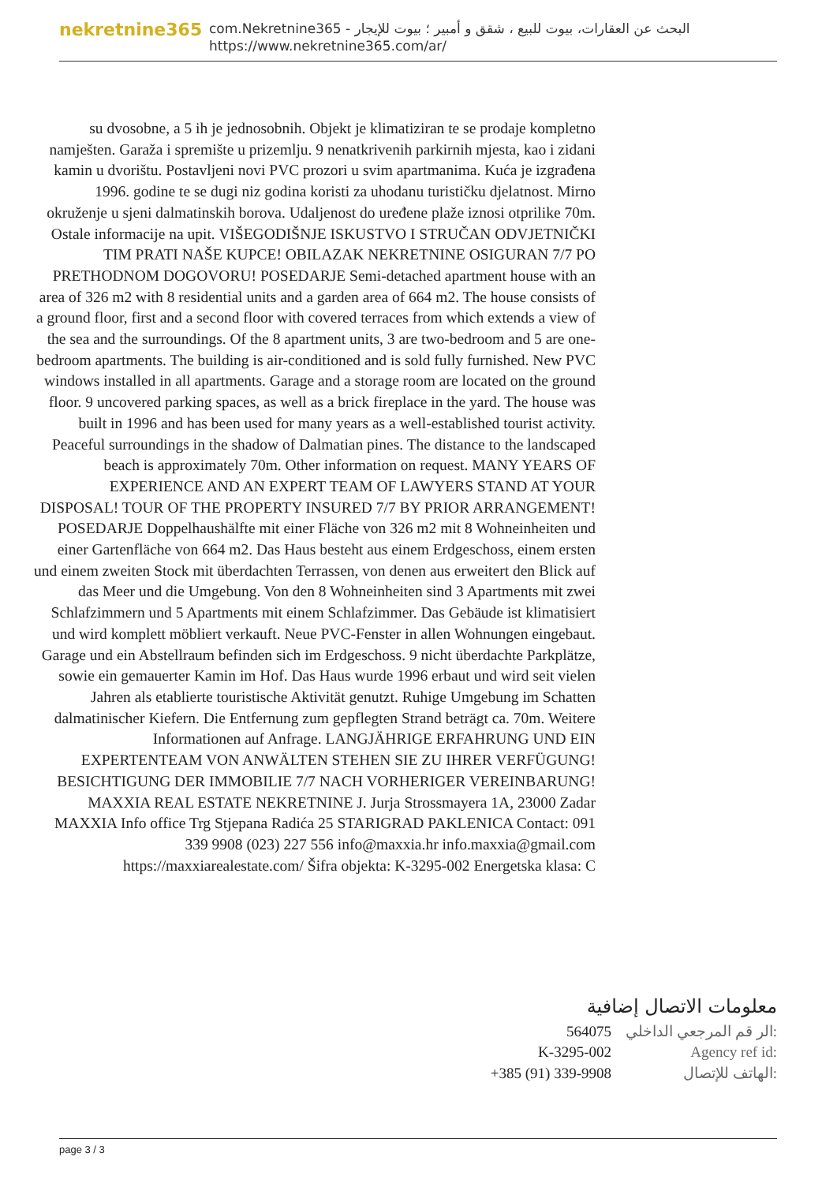nekretnine365
com.Nekretnine365 - البحث عن العقارات، بيوت للبيع ، شقق و أمبير ؛ بيوت للإيجار
https://www.nekretnine365.com/ar/
su dvosobne, a 5 ih je jednosobnih. Objekt je klimatiziran te se prodaje kompletno namješten. Garaža i spremište u prizemlju. 9 nenatkrivenih parkirnih mjesta, kao i zidani kamin u dvorištu. Postavljeni novi PVC prozori u svim apartmanima. Kuća je izgrađena 1996. godine te se dugi niz godina koristi za uhodanu turističku djelatnost. Mirno okruženje u sjeni dalmatinskih borova. Udaljenost do uređene plaže iznosi otprilike 70m. Ostale informacije na upit. VIŠEGODIŠNJE ISKUSTVO I STRUČAN ODVJETNIČKI TIM PRATI NAŠE KUPCE! OBILAZAK NEKRETNINE OSIGURAN 7/7 PO PRETHODNOM DOGOVORU! POSEDARJE Semi-detached apartment house with an area of 326 m2 with 8 residential units and a garden area of 664 m2. The house consists of a ground floor, first and a second floor with covered terraces from which extends a view of the sea and the surroundings. Of the 8 apartment units, 3 are two-bedroom and 5 are one-bedroom apartments. The building is air-conditioned and is sold fully furnished. New PVC windows installed in all apartments. Garage and a storage room are located on the ground floor. 9 uncovered parking spaces, as well as a brick fireplace in the yard. The house was built in 1996 and has been used for many years as a well-established tourist activity. Peaceful surroundings in the shadow of Dalmatian pines. The distance to the landscaped beach is approximately 70m. Other information on request. MANY YEARS OF EXPERIENCE AND AN EXPERT TEAM OF LAWYERS STAND AT YOUR DISPOSAL! TOUR OF THE PROPERTY INSURED 7/7 BY PRIOR ARRANGEMENT! POSEDARJE Doppelhaushälfte mit einer Fläche von 326 m2 mit 8 Wohneinheiten und einer Gartenfläche von 664 m2. Das Haus besteht aus einem Erdgeschoss, einem ersten und einem zweiten Stock mit überdachten Terrassen, von denen aus erweitert den Blick auf das Meer und die Umgebung. Von den 8 Wohneinheiten sind 3 Apartments mit zwei Schlafzimmern und 5 Apartments mit einem Schlafzimmer. Das Gebäude ist klimatisiert und wird komplett möbliert verkauft. Neue PVC-Fenster in allen Wohnungen eingebaut. Garage und ein Abstellraum befinden sich im Erdgeschoss. 9 nicht überdachte Parkplätze, sowie ein gemauerter Kamin im Hof. Das Haus wurde 1996 erbaut und wird seit vielen Jahren als etablierte touristische Aktivität genutzt. Ruhige Umgebung im Schatten dalmatinischer Kiefern. Die Entfernung zum gepflegten Strand beträgt ca. 70m. Weitere Informationen auf Anfrage. LANGJÄHRIGE ERFAHRUNG UND EIN EXPERTENTEAM VON ANWÄLTEN STEHEN SIE ZU IHRER VERFÜGUNG! BESICHTIGUNG DER IMMOBILIE 7/7 NACH VORHERIGER VEREINBARUNG! MAXXIA REAL ESTATE NEKRETNINE J. Jurja Strossmayera 1A, 23000 Zadar MAXXIA Info office Trg Stjepana Radića 25 STARIGRAD PAKLENICA Contact: 091 339 9908 (023) 227 556 info@maxxia.hr info.maxxia@gmail.com https://maxxiarealestate.com/ Šifra objekta: K-3295-002 Energetska klasa: C
معلومات الاتصال إضافية
| 564075 | الر قم المرجعي الداخلي: |
| K-3295-002 | Agency ref id: |
| +385 (91) 339-9908 | الهاتف للإتصال: |
page 3 / 3